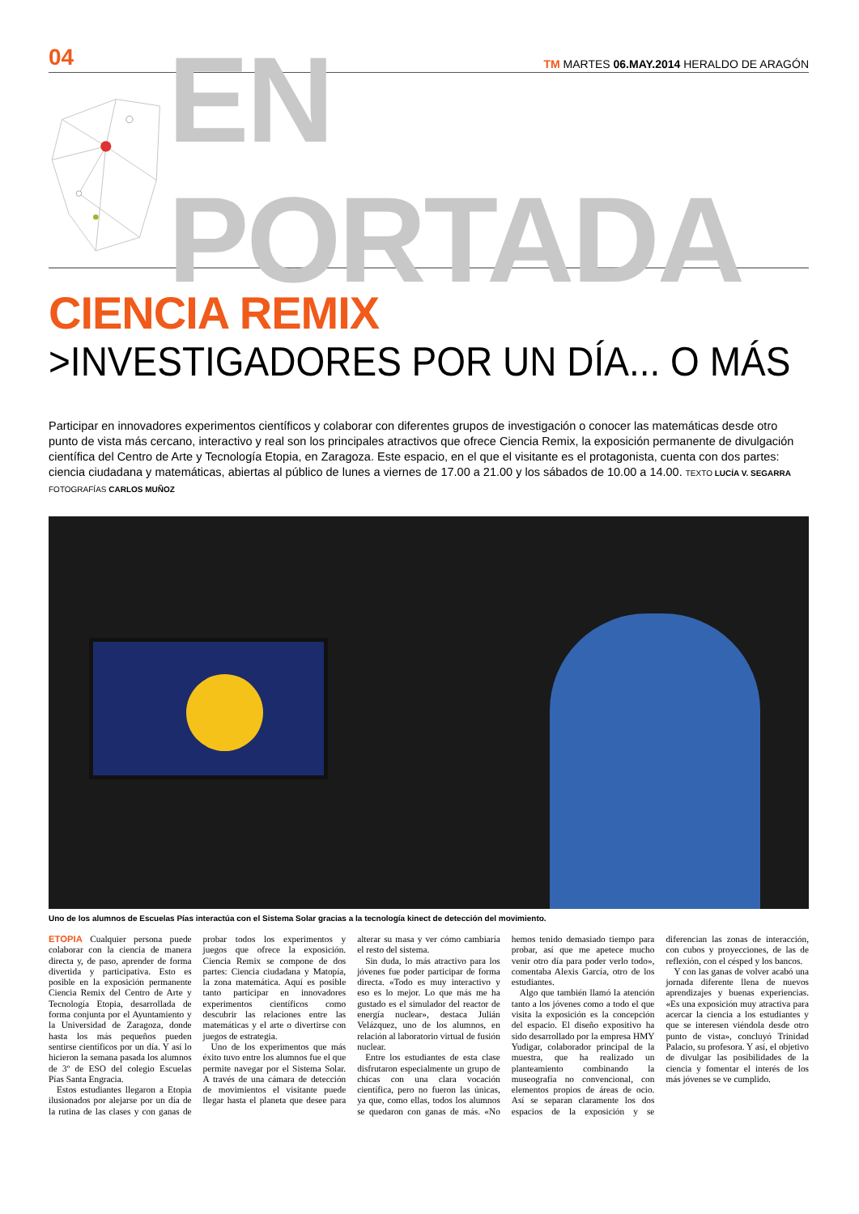04 TM MARTES 06.MAY.2014 HERALDO DE ARAGÓN
EN PORTADA
CIENCIA REMIX
>INVESTIGADORES POR UN DÍA... O MÁS
Participar en innovadores experimentos científicos y colaborar con diferentes grupos de investigación o conocer las matemáticas desde otro punto de vista más cercano, interactivo y real son los principales atractivos que ofrece Ciencia Remix, la exposición permanente de divulgación científica del Centro de Arte y Tecnología Etopia, en Zaragoza. Este espacio, en el que el visitante es el protagonista, cuenta con dos partes: ciencia ciudadana y matemáticas, abiertas al público de lunes a viernes de 17.00 a 21.00 y los sábados de 10.00 a 14.00. TEXTO LUCÍA V. SEGARRA FOTOGRAFÍAS CARLOS MUÑOZ
Uno de los alumnos de Escuelas Pías interactúa con el Sistema Solar gracias a la tecnología kinect de detección del movimiento.
ETOPIA Cualquier persona puede colaborar con la ciencia de manera directa y, de paso, aprender de forma divertida y participativa. Esto es posible en la exposición permanente Ciencia Remix del Centro de Arte y Tecnología Etopia, desarrollada de forma conjunta por el Ayuntamiento y la Universidad de Zaragoza, donde hasta los más pequeños pueden sentirse científicos por un día. Y así lo hicieron la semana pasada los alumnos de 3º de ESO del colegio Escuelas Pías Santa Engracia.
Estos estudiantes llegaron a Etopia ilusionados por alejarse por un día de la rutina de las clases y con ganas de probar todos los experimentos y juegos que ofrece la exposición. Ciencia Remix se compone de dos partes: Ciencia ciudadana y Matopía, la zona matemática. Aquí es posible tanto participar en innovadores experimentos científicos como descubrir las relaciones entre las matemáticas y el arte o divertirse con juegos de estrategia.
Uno de los experimentos que más éxito tuvo entre los alumnos fue el que permite navegar por el Sistema Solar. A través de una cámara de detección de movimientos el visitante puede llegar hasta el planeta que desee para alterar su masa y ver cómo cambiaría el resto del sistema.
Sin duda, lo más atractivo para los jóvenes fue poder participar de forma directa. «Todo es muy interactivo y eso es lo mejor. Lo que más me ha gustado es el simulador del reactor de energía nuclear», destaca Julián Velázquez, uno de los alumnos, en relación al laboratorio virtual de fusión nuclear.
Entre los estudiantes de esta clase disfrutaron especialmente un grupo de chicas con una clara vocación científica, pero no fueron las únicas, ya que, como ellas, todos los alumnos se quedaron con ganas de más. «No hemos tenido demasiado tiempo para probar, así que me apetece mucho venir otro día para poder verlo todo», comentaba Alexis García, otro de los estudiantes.
Algo que también llamó la atención tanto a los jóvenes como a todo el que visita la exposición es la concepción del espacio. El diseño expositivo ha sido desarrollado por la empresa HMY Yudigar, colaborador principal de la muestra, que ha realizado un planteamiento combinando la museografía no convencional, con elementos propios de áreas de ocio. Así se separan claramente los dos espacios de la exposición y se diferencian las zonas de interacción, con cubos y proyecciones, de las de reflexión, con el césped y los bancos.
Y con las ganas de volver acabó una jornada diferente llena de nuevos aprendizajes y buenas experiencias. «Es una exposición muy atractiva para acercar la ciencia a los estudiantes y que se interesen viéndola desde otro punto de vista», concluyó Trinidad Palacio, su profesora. Y así, el objetivo de divulgar las posibilidades de la ciencia y fomentar el interés de los más jóvenes se ve cumplido.